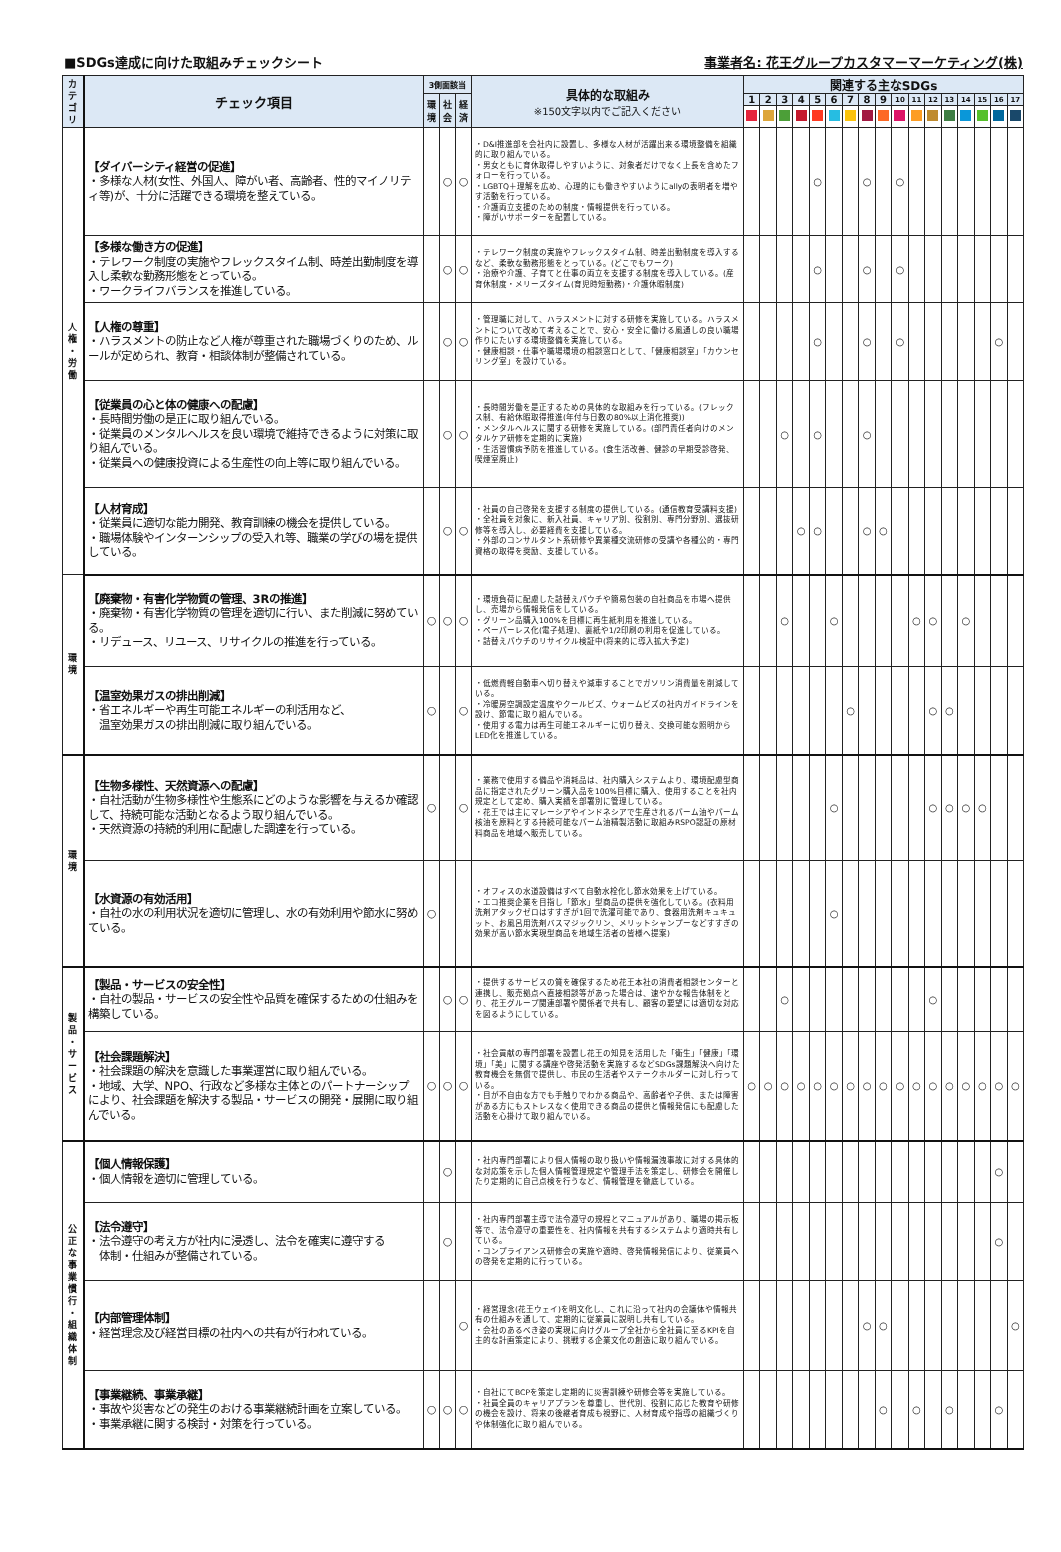■SDGs達成に向けた取組みチェックシート 事業者名: 花王グループカスタマーマーケティング(株)
| カ テ ゴ リ | チェック項目 | 3側面該当 | | | 具体的な取組み ※150文字以内でご記入ください | 関連する主なSDGs | | | | | | | | | | | | | | | | |
| --- | --- | --- | --- | --- | --- | --- | --- | --- | --- | --- | --- | --- | --- | --- | --- | --- | --- | --- | --- | --- | --- | --- |
| | | 環 境 | 社 会 | 経 済 | | 1 | 2 | 3 | 4 | 5 | 6 | 7 | 8 | 9 | 10 | 11 | 12 | 13 | 14 | 15 | 16 | 17 |
| 人 権 ・ 労 働 | 【ダイバーシティ経営の促進】 ・多様な人材(女性、外国人、障がい者、高齢者、性的マイノリティ等)が、十分に活躍できる環境を整えている。 | | ○ | ○ | ・D&I推進部を会社内に設置し、多様な人材が活躍出来る環境整備を組織的に取り組んでいる。 ・男女ともに育休取得しやすいように、対象者だけでなく上長を含めたフォローを行っている。 ・LGBTQ＋理解を広め、心理的にも働きやすいようにallyの表明者を増やす活動を行っている。 ・介護両立支援のための制度・情報提供を行っている。 ・障がいサポーターを配置している。 | | | | | ○ | | | ○ | | ○ | | | | | | | |
| | 【多様な働き方の促進】 ・テレワーク制度の実施やフレックスタイム制、時差出勤制度を導入し柔軟な勤務形態をとっている。 ・ワークライフバランスを推進している。 | | ○ | ○ | ・テレワーク制度の実施やフレックスタイム制、時差出勤制度を導入するなど、柔軟な勤務形態をとっている。(どこでもワーク) ・治療や介護、子育てと仕事の両立を支援する制度を導入している。(産育休制度・メリーズタイム(育児時短勤務)・介護休暇制度) | | | | | ○ | | | ○ | | ○ | | | | | | | |
| | 【人権の尊重】 ・ハラスメントの防止など人権が尊重された職場づくりのため、ルールが定められ、教育・相談体制が整備されている。 | | ○ | ○ | ・管理職に対して、ハラスメントに対する研修を実施している。ハラスメントについて改めて考えることで、安心・安全に働ける風通しの良い職場作りにたいする環境整備を実施している。 ・健康相談・仕事や職場環境の相談窓口として、「健康相談室」「カウンセリング室」を設けている。 | | | | | ○ | | | ○ | | ○ | | | | | | ○ | |
| | 【従業員の心と体の健康への配慮】 ・長時間労働の是正に取り組んでいる。 ・従業員のメンタルヘルスを良い環境で維持できるように対策に取り組んでいる。 ・従業員への健康投資による生産性の向上等に取り組んでいる。 | | ○ | ○ | ・長時間労働を是正するための具体的な取組みを行っている。(フレックス制、有給休暇取得推進(年付与日数の80%以上消化推奨)) ・メンタルヘルスに関する研修を実施している。(部門責任者向けのメンタルケア研修を定期的に実施) ・生活習慣病予防を推進している。(食生活改善、健診の早期受診啓発、喫煙室廃止) | | | ○ | | ○ | | | ○ | | | | | | | | | |
| | 【人材育成】 ・従業員に適切な能力開発、教育訓練の機会を提供している。 ・職場体験やインターンシップの受入れ等、職業の学びの場を提供している。 | | ○ | ○ | ・社員の自己啓発を支援する制度の提供している。(通信教育受講料支援) ・全社員を対象に、新入社員、キャリア別、役割別、専門分野別、選抜研修等を導入し、必要経費を支援している。 ・外部のコンサルタント系研修や異業種交流研修の受講や各種公的・専門資格の取得を奨励、支援している。 | | | | ○ | ○ | | | ○ | ○ | | | | | | | | |
| 環 境 | 【廃棄物・有害化学物質の管理、3Rの推進】 ・廃棄物・有害化学物質の管理を適切に行い、また削減に努めている。 ・リデュース、リユース、リサイクルの推進を行っている。 | ○ | ○ | ○ | ・環境負荷に配慮した詰替えパウチや簡易包装の自社商品を市場へ提供し、売場から情報発信をしている。 ・グリーン品購入100%を目標に再生紙利用を推進している。 ・ペーパーレス化(電子処理)、裏紙や1/2印刷の利用を促進している。 ・詰替えパウチのリサイクル検証中(将来的に導入拡大予定) | | | ○ | | | ○ | | | | | ○ | ○ | | ○ | | | |
| | 【温室効果ガスの排出削減】 ・省エネルギーや再生可能エネルギーの利活用など、 温室効果ガスの排出削減に取り組んでいる。 | ○ | | ○ | ・低燃費軽自動車へ切り替えや減車することでガソリン消費量を削減している。 ・冷暖房空調設定温度やクールビズ、ウォームビズの社内ガイドラインを設け、節電に取り組んでいる。 ・使用する電力は再生可能エネルギーに切り替え、交換可能な照明からLED化を推進している。 | | | | | | | ○ | | | | | ○ | ○ | | | | |
| 環 境 | 【生物多様性、天然資源への配慮】 ・自社活動が生物多様性や生態系にどのような影響を与えるか確認して、持続可能な活動となるよう取り組んでいる。 ・天然資源の持続的利用に配慮した調達を行っている。 | ○ | | ○ | ・業務で使用する備品や消耗品は、社内購入システムより、環境配慮型商品に指定されたグリーン購入品を100%目標に購入、使用することを社内規定として定め、購入実績を部署別に管理している。 ・花王では主にマレーシアやインドネシアで生産されるパーム油やパーム核油を原料とする持続可能なパーム油精製活動に取組みRSPO認証の原材料商品を地域へ販売している。 | | | | | | ○ | | | | | | ○ | ○ | ○ | ○ | | |
| | 【水資源の有効活用】 ・自社の水の利用状況を適切に管理し、水の有効利用や節水に努めている。 | ○ | | | ・オフィスの水道設備はすべて自動水栓化し節水効果を上げている。 ・エコ推奨企業を目指し「節水」型商品の提供を強化している。(衣料用洗剤アタックゼロはすすぎが1回で洗濯可能であり、食器用洗剤キュキュット、お風呂用洗剤バスマジックリン、メリットシャンプーなどすすぎの効果が高い節水実現型商品を地域生活者の皆様へ提案) | | | | | | ○ | | | | | | | | | | | |
| 製 品 ・ サ ー ビ ス | 【製品・サービスの安全性】 ・自社の製品・サービスの安全性や品質を確保するための仕組みを構築している。 | | ○ | ○ | ・提供するサービスの質を確保するため花王本社の消費者相談センターと連携し、販売拠点へ直接相談等があった場合は、速やかな報告体制をとり、花王グループ関連部署や関係者で共有し、顧客の要望には適切な対応を図るようにしている。 | | | ○ | | | | | | | | | ○ | | | | | |
| | 【社会課題解決】 ・社会課題の解決を意識した事業運営に取り組んでいる。 ・地域、大学、NPO、行政など多様な主体とのパートナーシップにより、社会課題を解決する製品・サービスの開発・展開に取り組んでいる。 | ○ | ○ | ○ | ・社会貢献の専門部署を設置し花王の知見を活用した「衛生」「健康」「環境」「美」に関する講座や啓発活動を実施するなどSDGs課題解決へ向けた教育機会を無償で提供し、市民の生活者やステークホルダーに対し行っている。 ・目が不自由な方でも手触りでわかる商品や、高齢者や子供、または障害がある方にもストレスなく使用できる商品の提供と情報発信にも配慮した活動を心掛けて取り組んでいる。 | ○ | ○ | ○ | ○ | ○ | ○ | ○ | ○ | ○ | ○ | ○ | ○ | ○ | ○ | ○ | ○ | ○ |
| 公 正 な 事 業 慣 行 ・ 組 織 体 制 | 【個人情報保護】 ・個人情報を適切に管理している。 | | ○ | | ・社内専門部署により個人情報の取り扱いや情報漏洩事故に対する具体的な対応策を示した個人情報管理規定や管理手法を策定し、研修会を開催したり定期的に自己点検を行うなど、情報管理を徹底している。 | | | | | | | | | | | | | | | | ○ | |
| | 【法令遵守】 ・法令遵守の考え方が社内に浸透し、法令を確実に遵守する 体制・仕組みが整備されている。 | | ○ | | ・社内専門部署主導で法令遵守の規程とマニュアルがあり、職場の掲示板等で、法令遵守の重要性を、社内情報を共有するシステムより適時共有している。 ・コンプライアンス研修会の実施や適時、啓発情報発信により、従業員への啓発を定期的に行っている。 | | | | | | | | | | | | | | | | ○ | |
| | 【内部管理体制】 ・経営理念及び経営目標の社内への共有が行われている。 | | | ○ | ・経営理念(花王ウェイ)を明文化し、これに沿って社内の会議体や情報共有の仕組みを通して、定期的に従業員に説明し共有している。 ・会社のあるべき姿の実現に向けグループ全社から全社員に至るKPIを自主的な計画策定により、挑戦する企業文化の創造に取り組んでいる。 | | | | | | | | ○ | ○ | | | | | | | | ○ |
| | 【事業継続、事業承継】 ・事故や災害などの発生のおける事業継続計画を立案している。 ・事業承継に関する検討・対策を行っている。 | ○ | ○ | ○ | ・自社にてBCPを策定し定期的に災害訓練や研修会等を実施している。 ・社員全員のキャリアプランを尊重し、世代別、役割に応じた教育や研修の機会を設け、将来の後継者育成も視野に、人材育成や指導の組織づくりや体制強化に取り組んでいる。 | | | | | | | | | ○ | | ○ | | ○ | | | ○ | |